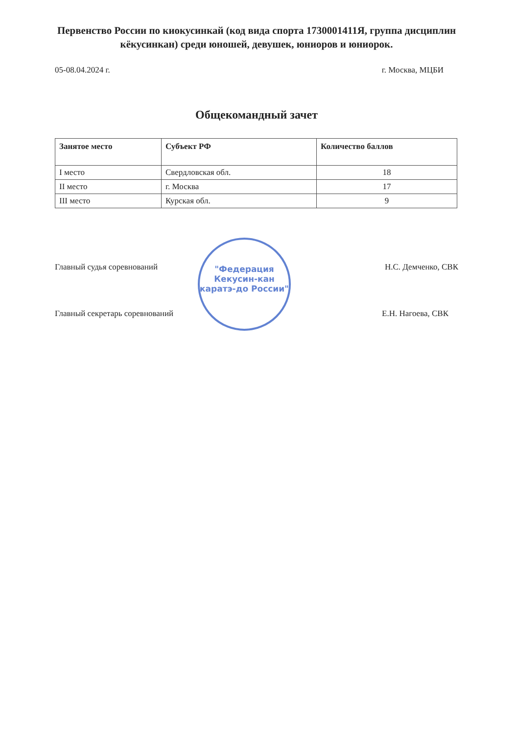Первенство России по киокусинкай (код вида спорта 1730001411Я, группа дисциплин кёкусинкан) среди юношей, девушек, юниоров и юниорок.
05-08.04.2024 г. г. Москва, МЦБИ
Общекомандный зачет
| Занятое место | Субъект РФ | Количество баллов |
| --- | --- | --- |
| I место | Свердловская обл. | 18 |
| II место | г. Москва | 17 |
| III место | Курская обл. | 9 |
Главный судья соревнований Н.С. Демченко, СВК
"Федерация Кекусин-кан каратэ-до России"
Главный секретарь соревнований Е.Н. Нагоева, СВК